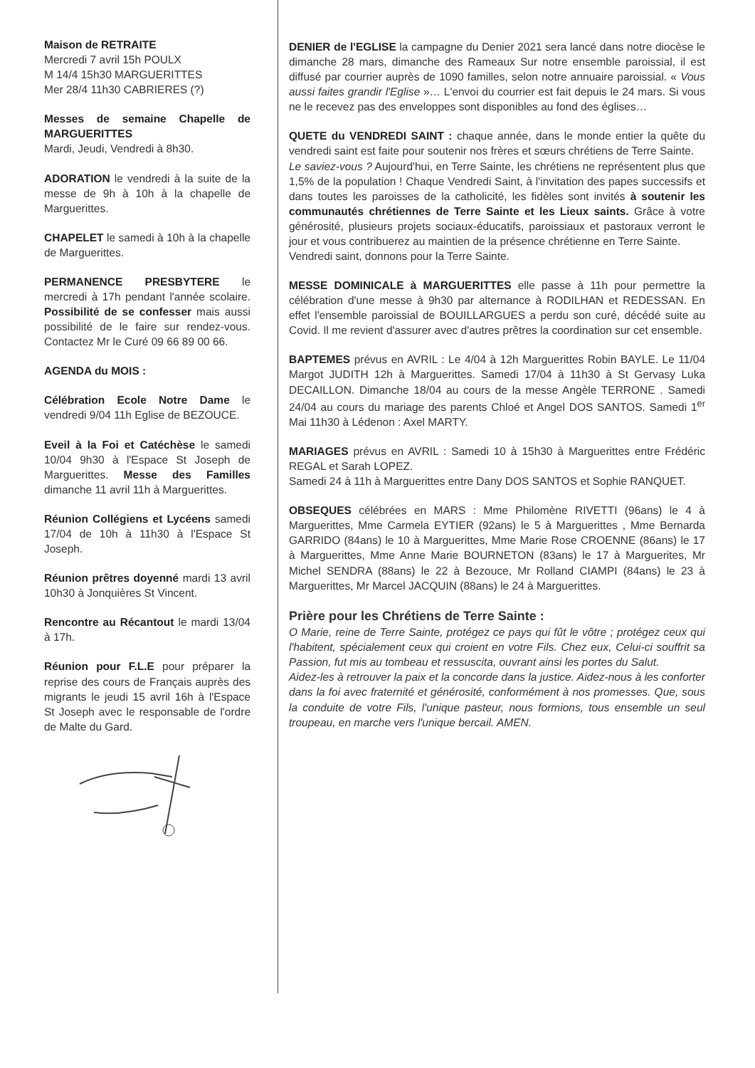Maison de RETRAITE
Mercredi 7 avril 15h POULX
M 14/4 15h30 MARGUERITTES
Mer 28/4 11h30 CABRIERES (?)
Messes de semaine Chapelle de MARGUERITTES
Mardi, Jeudi, Vendredi à 8h30.
ADORATION le vendredi à la suite de la messe de 9h à 10h à la chapelle de Marguerittes.
CHAPELET le samedi à 10h à la chapelle de Marguerittes.
PERMANENCE PRESBYTERE le mercredi à 17h pendant l'année scolaire. Possibilité de se confesser mais aussi possibilité de le faire sur rendez-vous. Contactez Mr le Curé 09 66 89 00 66.
AGENDA du MOIS :
Célébration Ecole Notre Dame le vendredi 9/04 11h Eglise de BEZOUCE.
Eveil à la Foi et Catéchèse le samedi 10/04 9h30 à l'Espace St Joseph de Marguerittes. Messe des Familles dimanche 11 avril 11h à Marguerittes.
Réunion Collégiens et Lycéens samedi 17/04 de 10h à 11h30 à l'Espace St Joseph.
Réunion prêtres doyenné mardi 13 avril 10h30 à Jonquières St Vincent.
Rencontre au Récantout le mardi 13/04 à 17h.
Réunion pour F.L.E pour préparer la reprise des cours de Français auprès des migrants le jeudi 15 avril 16h à l'Espace St Joseph avec le responsable de l'ordre de Malte du Gard.
DENIER de l'EGLISE la campagne du Denier 2021 sera lancé dans notre diocèse le dimanche 28 mars, dimanche des Rameaux Sur notre ensemble paroissial, il est diffusé par courrier auprès de 1090 familles, selon notre annuaire paroissial. « Vous aussi faites grandir l'Eglise »… L'envoi du courrier est fait depuis le 24 mars. Si vous ne le recevez pas des enveloppes sont disponibles au fond des églises…
QUETE du VENDREDI SAINT : chaque année, dans le monde entier la quête du vendredi saint est faite pour soutenir nos frères et sœurs chrétiens de Terre Sainte.
Le saviez-vous ? Aujourd'hui, en Terre Sainte, les chrétiens ne représentent plus que 1,5% de la population ! Chaque Vendredi Saint, à l'invitation des papes successifs et dans toutes les paroisses de la catholicité, les fidèles sont invités à soutenir les communautés chrétiennes de Terre Sainte et les Lieux saints. Grâce à votre générosité, plusieurs projets sociaux-éducatifs, paroissiaux et pastoraux verront le jour et vous contribuerez au maintien de la présence chrétienne en Terre Sainte.
Vendredi saint, donnons pour la Terre Sainte.
MESSE DOMINICALE à MARGUERITTES elle passe à 11h pour permettre la célébration d'une messe à 9h30 par alternance à RODILHAN et REDESSAN. En effet l'ensemble paroissial de BOUILLARGUES a perdu son curé, décédé suite au Covid. Il me revient d'assurer avec d'autres prêtres la coordination sur cet ensemble.
BAPTEMES prévus en AVRIL : Le 4/04 à 12h Marguerittes Robin BAYLE. Le 11/04 Margot JUDITH 12h à Marguerittes. Samedi 17/04 à 11h30 à St Gervasy Luka DECAILLON. Dimanche 18/04 au cours de la messe Angèle TERRONE . Samedi 24/04 au cours du mariage des parents Chloé et Angel DOS SANTOS. Samedi 1<sup>er</sup> Mai 11h30 à Lédenon : Axel MARTY.
MARIAGES prévus en AVRIL : Samedi 10 à 15h30 à Marguerittes entre Frédéric REGAL et Sarah LOPEZ.
Samedi 24 à 11h à Marguerittes entre Dany DOS SANTOS et Sophie RANQUET.
OBSEQUES célébrées en MARS : Mme Philomène RIVETTI (96ans) le 4 à Marguerittes, Mme Carmela EYTIER (92ans) le 5 à Marguerittes , Mme Bernarda GARRIDO (84ans) le 10 à Marguerittes, Mme Marie Rose CROENNE (86ans) le 17 à Marguerittes, Mme Anne Marie BOURNETON (83ans) le 17 à Marguerites, Mr Michel SENDRA (88ans) le 22 à Bezouce, Mr Rolland CIAMPI (84ans) le 23 à Marguerittes, Mr Marcel JACQUIN (88ans) le 24 à Marguerittes.
Prière pour les Chrétiens de Terre Sainte :
O Marie, reine de Terre Sainte, protégez ce pays qui fût le vôtre ; protégez ceux qui l'habitent, spécialement ceux qui croient en votre Fils. Chez eux, Celui-ci souffrit sa Passion, fut mis au tombeau et ressuscita, ouvrant ainsi les portes du Salut.
Aidez-les à retrouver la paix et la concorde dans la justice. Aidez-nous à les conforter dans la foi avec fraternité et générosité, conformément à nos promesses. Que, sous la conduite de votre Fils, l'unique pasteur, nous formions, tous ensemble un seul troupeau, en marche vers l'unique bercail. AMEN.